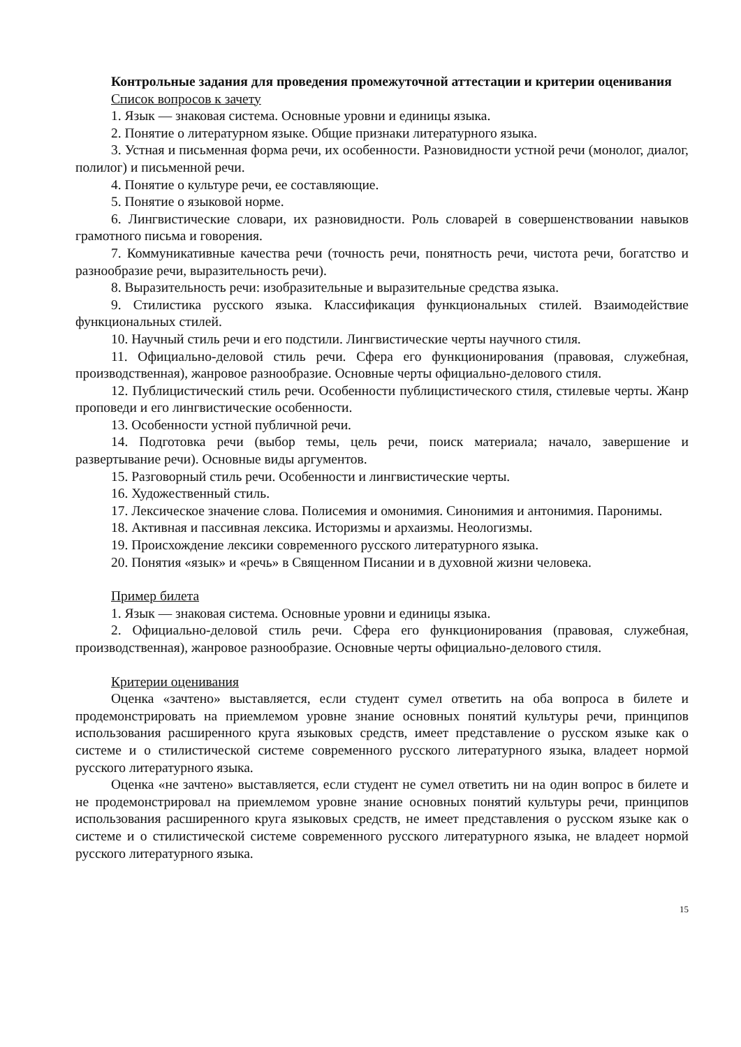Контрольные задания для проведения промежуточной аттестации и критерии оценивания
Список вопросов к зачету
1. Язык — знаковая система. Основные уровни и единицы языка.
2. Понятие о литературном языке. Общие признаки литературного языка.
3. Устная и письменная форма речи, их особенности. Разновидности устной речи (монолог, диалог, полилог) и письменной речи.
4. Понятие о культуре речи, ее составляющие.
5. Понятие о языковой норме.
6. Лингвистические словари, их разновидности. Роль словарей в совершенствовании навыков грамотного письма и говорения.
7. Коммуникативные качества речи (точность речи, понятность речи, чистота речи, богатство и разнообразие речи, выразительность речи).
8. Выразительность речи: изобразительные и выразительные средства языка.
9. Стилистика русского языка. Классификация функциональных стилей. Взаимодействие функциональных стилей.
10. Научный стиль речи и его подстили. Лингвистические черты научного стиля.
11. Официально-деловой стиль речи. Сфера его функционирования (правовая, служебная, производственная), жанровое разнообразие. Основные черты официально-делового стиля.
12. Публицистический стиль речи. Особенности публицистического стиля, стилевые черты. Жанр проповеди и его лингвистические особенности.
13. Особенности устной публичной речи.
14. Подготовка речи (выбор темы, цель речи, поиск материала; начало, завершение и развертывание речи). Основные виды аргументов.
15. Разговорный стиль речи. Особенности и лингвистические черты.
16. Художественный стиль.
17. Лексическое значение слова. Полисемия и омонимия. Синонимия и антонимия. Паронимы.
18. Активная и пассивная лексика. Историзмы и архаизмы. Неологизмы.
19. Происхождение лексики современного русского литературного языка.
20. Понятия «язык» и «речь» в Священном Писании и в духовной жизни человека.
Пример билета
1. Язык — знаковая система. Основные уровни и единицы языка.
2. Официально-деловой стиль речи. Сфера его функционирования (правовая, служебная, производственная), жанровое разнообразие. Основные черты официально-делового стиля.
Критерии оценивания
Оценка «зачтено» выставляется, если студент сумел ответить на оба вопроса в билете и продемонстрировать на приемлемом уровне знание основных понятий культуры речи, принципов использования расширенного круга языковых средств, имеет представление о русском языке как о системе и о стилистической системе современного русского литературного языка, владеет нормой русского литературного языка.
Оценка «не зачтено» выставляется, если студент не сумел ответить ни на один вопрос в билете и не продемонстрировал на приемлемом уровне знание основных понятий культуры речи, принципов использования расширенного круга языковых средств, не имеет представления о русском языке как о системе и о стилистической системе современного русского литературного языка, не владеет нормой русского литературного языка.
15